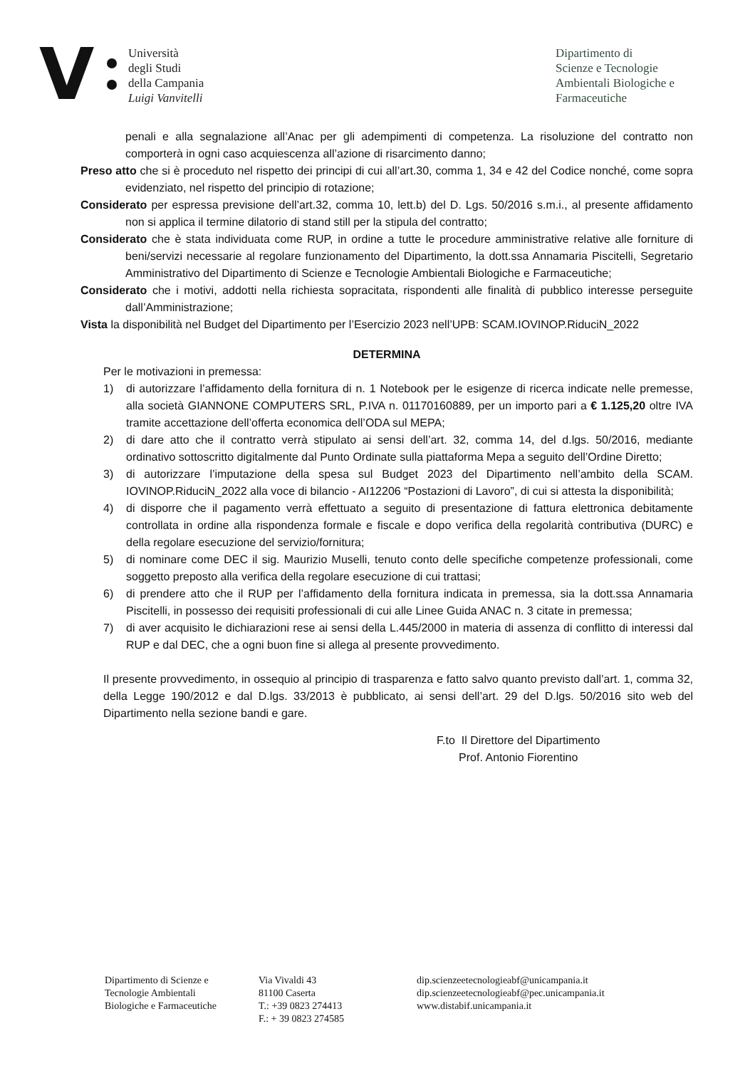V
Università
degli Studi
della Campania
Luigi Vanvitelli
Dipartimento di
Scienze e Tecnologie
Ambientali Biologiche e
Farmaceutiche
penali e alla segnalazione all’Anac per gli adempimenti di competenza. La risoluzione del contratto non comporterà in ogni caso acquiescenza all’azione di risarcimento danno;
Preso atto che si è proceduto nel rispetto dei principi di cui all’art.30, comma 1, 34 e 42 del Codice nonché, come sopra evidenziato, nel rispetto del principio di rotazione;
Considerato per espressa previsione dell’art.32, comma 10, lett.b) del D. Lgs. 50/2016 s.m.i., al presente affidamento non si applica il termine dilatorio di stand still per la stipula del contratto;
Considerato che è stata individuata come RUP, in ordine a tutte le procedure amministrative relative alle forniture di beni/servizi necessarie al regolare funzionamento del Dipartimento, la dott.ssa Annamaria Piscitelli, Segretario Amministrativo del Dipartimento di Scienze e Tecnologie Ambientali Biologiche e Farmaceutiche;
Considerato che i motivi, addotti nella richiesta sopracitata, rispondenti alle finalità di pubblico interesse perseguite dall’Amministrazione;
Vista la disponibilità nel Budget del Dipartimento per l’Esercizio 2023 nell’UPB: SCAM.IOVINOP.RiduciN_2022
DETERMINA
Per le motivazioni in premessa:
1) di autorizzare l’affidamento della fornitura di n. 1 Notebook per le esigenze di ricerca indicate nelle premesse, alla società GIANNONE COMPUTERS SRL, P.IVA n. 01170160889, per un importo pari a € 1.125,20 oltre IVA tramite accettazione dell’offerta economica dell’ODA sul MEPA;
2) di dare atto che il contratto verrà stipulato ai sensi dell’art. 32, comma 14, del d.lgs. 50/2016, mediante ordinativo sottoscritto digitalmente dal Punto Ordinate sulla piattaforma Mepa a seguito dell’Ordine Diretto;
3) di autorizzare l’imputazione della spesa sul Budget 2023 del Dipartimento nell’ambito della SCAM. IOVINOP.RiduciN_2022 alla voce di bilancio - AI12206 “Postazioni di Lavoro”, di cui si attesta la disponibilità;
4) di disporre che il pagamento verrà effettuato a seguito di presentazione di fattura elettronica debitamente controllata in ordine alla rispondenza formale e fiscale e dopo verifica della regolarità contributiva (DURC) e della regolare esecuzione del servizio/fornitura;
5) di nominare come DEC il sig. Maurizio Muselli, tenuto conto delle specifiche competenze professionali, come soggetto preposto alla verifica della regolare esecuzione di cui trattasi;
6) di prendere atto che il RUP per l’affidamento della fornitura indicata in premessa, sia la dott.ssa Annamaria Piscitelli, in possesso dei requisiti professionali di cui alle Linee Guida ANAC n. 3 citate in premessa;
7) di aver acquisito le dichiarazioni rese ai sensi della L.445/2000 in materia di assenza di conflitto di interessi dal RUP e dal DEC, che a ogni buon fine si allega al presente provvedimento.
Il presente provvedimento, in ossequio al principio di trasparenza e fatto salvo quanto previsto dall’art. 1, comma 32, della Legge 190/2012 e dal D.lgs. 33/2013 è pubblicato, ai sensi dell’art. 29 del D.lgs. 50/2016 sito web del Dipartimento nella sezione bandi e gare.
F.to Il Direttore del Dipartimento
Prof. Antonio Fiorentino
Dipartimento di Scienze e
Tecnologie Ambientali
Biologiche e Farmaceutiche
Via Vivaldi 43
81100 Caserta
T.: +39 0823 274413
F.: + 39 0823 274585
dip.scienzeetecnologieabf@unicampania.it
dip.scienzeetecnologieabf@pec.unicampania.it
www.distabif.unicampania.it